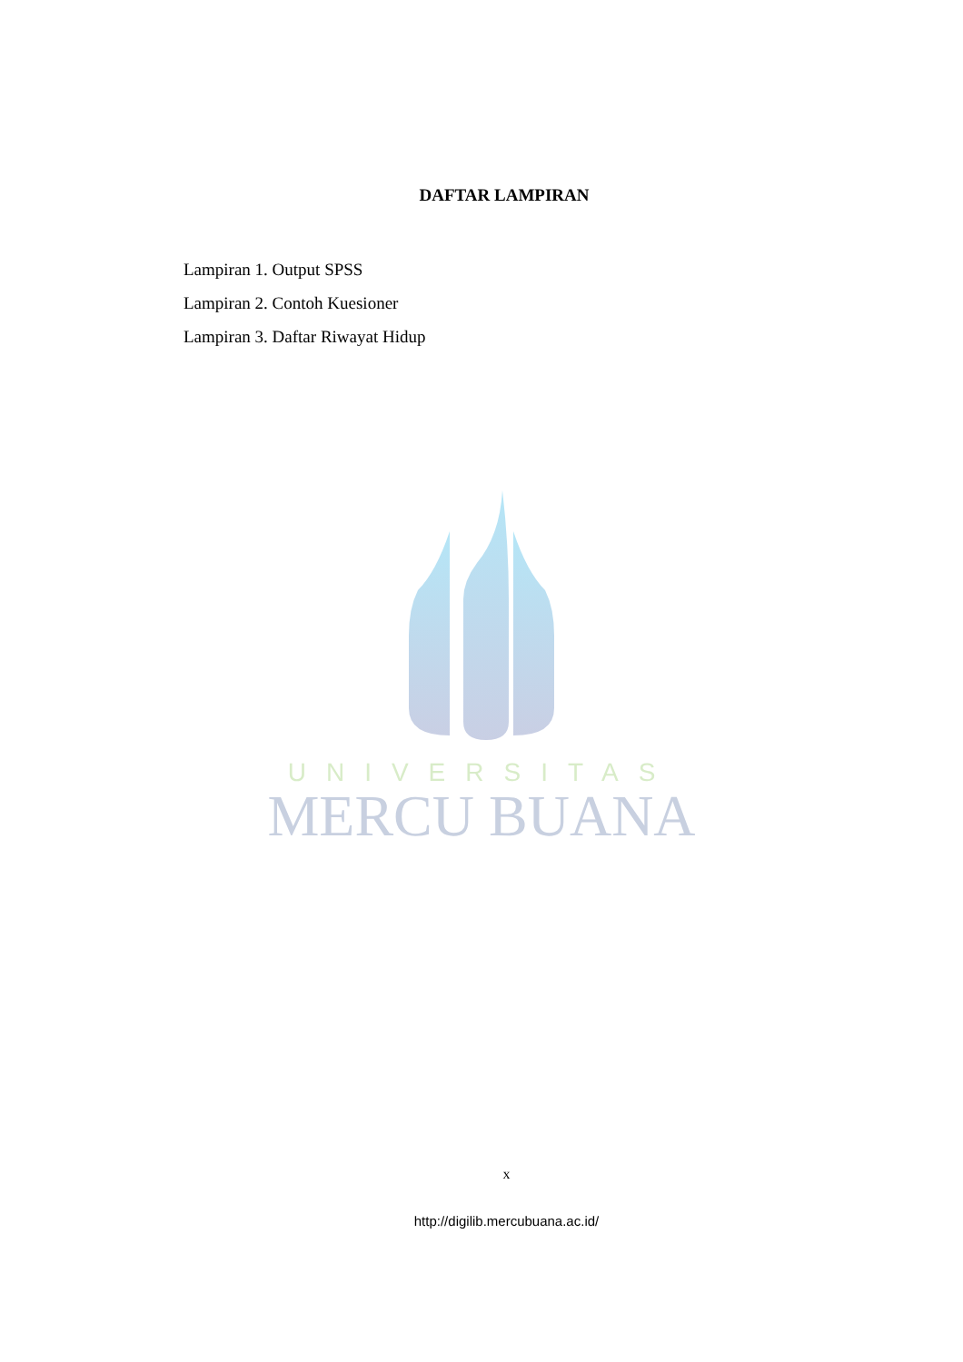UNIVERSITAS
MERCU BUANA
DAFTAR LAMPIRAN
Lampiran 1. Output SPSS
Lampiran 2. Contoh Kuesioner
Lampiran 3. Daftar Riwayat Hidup
x
http://digilib.mercubuana.ac.id/